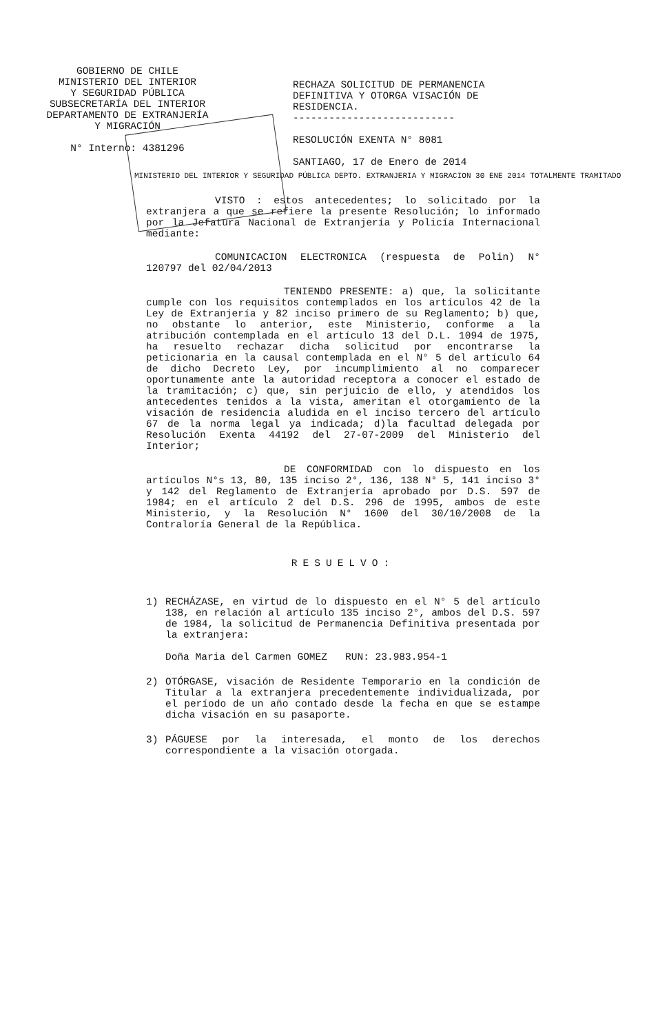GOBIERNO DE CHILE
MINISTERIO DEL INTERIOR
Y SEGURIDAD PÚBLICA
SUBSECRETARÍA DEL INTERIOR
DEPARTAMENTO DE EXTRANJERÍA
Y MIGRACIÓN
N° Interno: 4381296
RECHAZA SOLICITUD DE PERMANENCIA DEFINITIVA Y OTORGA VISACIÓN DE RESIDENCIA.
---------------------------
RESOLUCIÓN EXENTA N° 8081
SANTIAGO, 17 de Enero de 2014
MINISTERIO DEL INTERIOR Y SEGURIDAD PÚBLICA DEPTO. EXTRANJERIA Y MIGRACION 30 ENE 2014 TOTALMENTE TRAMITADO
VISTO : estos antecedentes; lo solicitado por la extranjera a que se refiere la presente Resolución; lo informado por la Jefatura Nacional de Extranjería y Policía Internacional mediante:
COMUNICACION ELECTRONICA (respuesta de Polin) N° 120797 del 02/04/2013
TENIENDO PRESENTE: a) que, la solicitante cumple con los requisitos contemplados en los artículos 42 de la Ley de Extranjería y 82 inciso primero de su Reglamento; b) que, no obstante lo anterior, este Ministerio, conforme a la atribución contemplada en el artículo 13 del D.L. 1094 de 1975, ha resuelto rechazar dicha solicitud por encontrarse la peticionaria en la causal contemplada en el N° 5 del artículo 64 de dicho Decreto Ley, por incumplimiento al no comparecer oportunamente ante la autoridad receptora a conocer el estado de la tramitación; c) que, sin perjuicio de ello, y atendidos los antecedentes tenidos a la vista, ameritan el otorgamiento de la visación de residencia aludida en el inciso tercero del artículo 67 de la norma legal ya indicada; d)la facultad delegada por Resolución Exenta 44192 del 27-07-2009 del Ministerio del Interior;
DE CONFORMIDAD con lo dispuesto en los artículos N°s 13, 80, 135 inciso 2°, 136, 138 N° 5, 141 inciso 3° y 142 del Reglamento de Extranjería aprobado por D.S. 597 de 1984; en el artículo 2 del D.S. 296 de 1995, ambos de este Ministerio, y la Resolución N° 1600 del 30/10/2008 de la Contraloría General de la República.
RESUELVO:
1) RECHÁZASE, en virtud de lo dispuesto en el N° 5 del artículo 138, en relación al artículo 135 inciso 2°, ambos del D.S. 597 de 1984, la solicitud de Permanencia Definitiva presentada por la extranjera:
Doña Maria del Carmen GOMEZ RUN: 23.983.954-1
2) OTÓRGASE, visación de Residente Temporario en la condición de Titular a la extranjera precedentemente individualizada, por el período de un año contado desde la fecha en que se estampe dicha visación en su pasaporte.
3) PÁGUESE por la interesada, el monto de los derechos correspondiente a la visación otorgada.